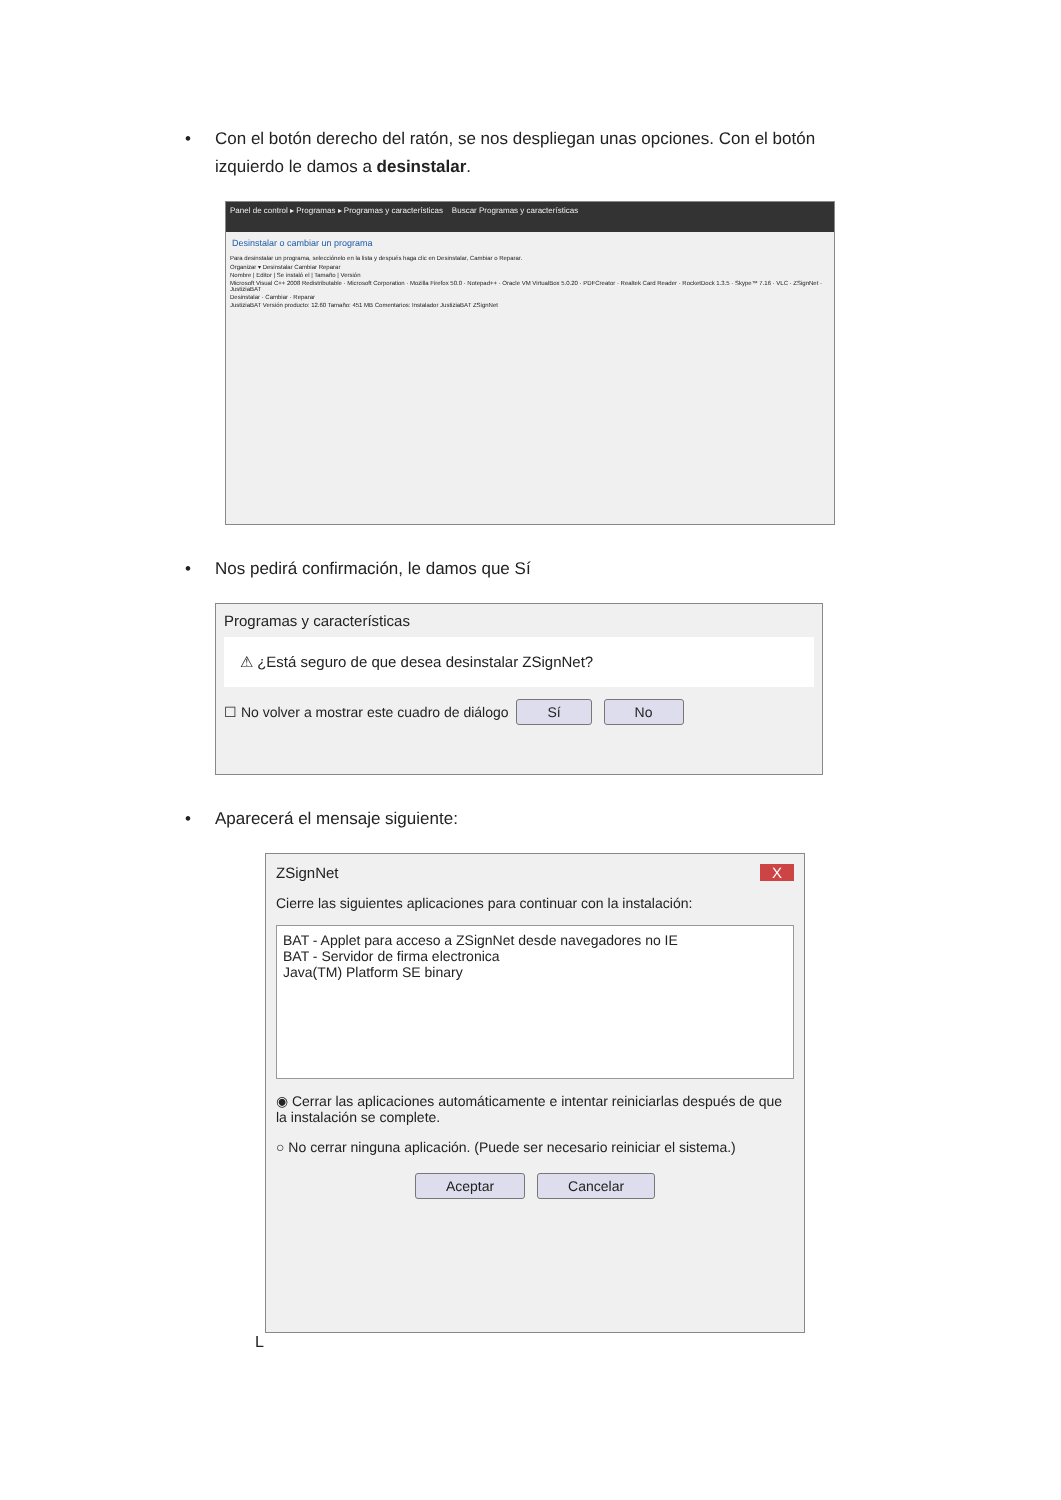• Con el botón derecho del ratón, se nos despliegan unas opciones. Con el botón izquierdo le damos a desinstalar.
Panel de control ▸ Programas ▸ Programas y características Buscar Programas y características
Desinstalar o cambiar un programa
Para desinstalar un programa, selecciónelo en la lista y después haga clic en Desinstalar, Cambiar o Reparar.
Organizar ▾ Desinstalar Cambiar Reparar
Nombre | Editor | Se instaló el | Tamaño | Versión
Microsoft Visual C++ 2008 Redistributable · Microsoft Corporation · Mozilla Firefox 50.0 · Notepad++ · Oracle VM VirtualBox 5.0.20 · PDFCreator · Realtek Card Reader · RocketDock 1.3.5 · Skype™ 7.16 · VLC · ZSignNet · JustiziaBAT
Desinstalar · Cambiar · Reparar
JustiziaBAT Versión producto: 12.60 Tamaño: 451 MB Comentarios: Instalador JustiziaBAT ZSignNet
• Nos pedirá confirmación, le damos que Sí
Programas y características
⚠ ¿Está seguro de que desea desinstalar ZSignNet?
☐ No volver a mostrar este cuadro de diálogo Sí No
• Aparecerá el mensaje siguiente:
ZSignNet X
Cierre las siguientes aplicaciones para continuar con la instalación:
BAT - Applet para acceso a ZSignNet desde navegadores no IE
BAT - Servidor de firma electronica
Java(TM) Platform SE binary
◉ Cerrar las aplicaciones automáticamente e intentar reiniciarlas después de que la instalación se complete.
○ No cerrar ninguna aplicación. (Puede ser necesario reiniciar el sistema.)
Aceptar Cancelar
L